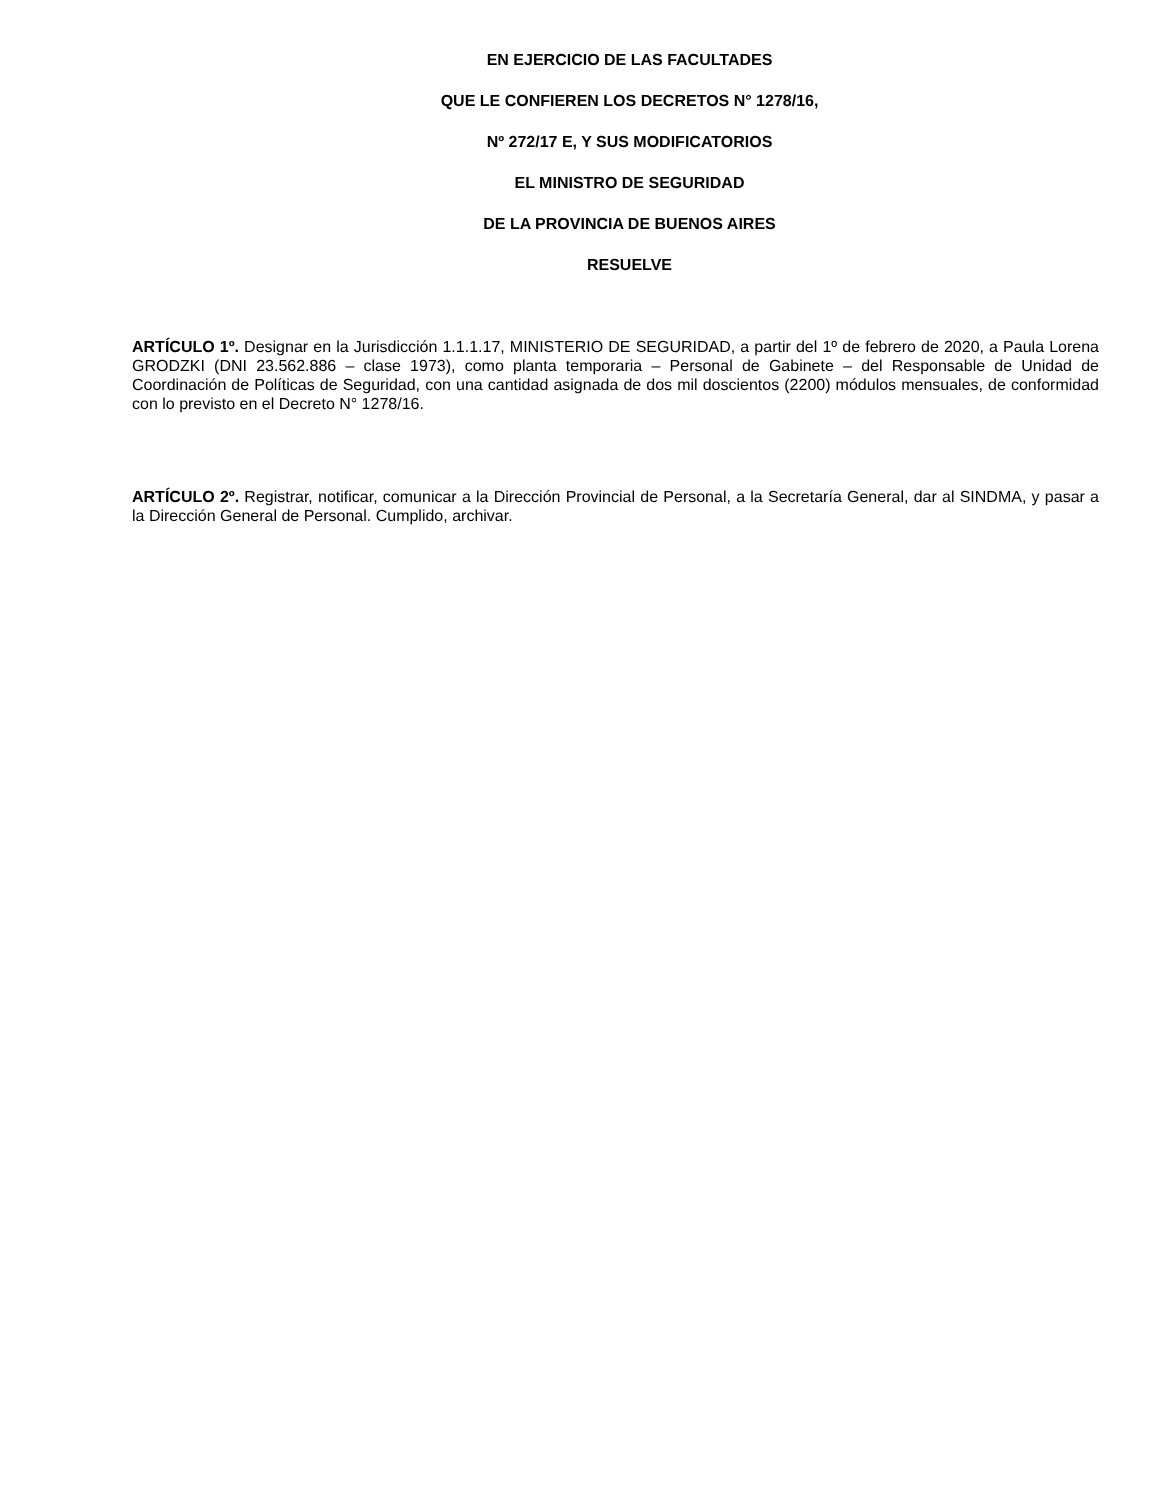EN EJERCICIO DE LAS FACULTADES
QUE LE CONFIEREN LOS DECRETOS N° 1278/16,
Nº 272/17 E, Y SUS MODIFICATORIOS
EL MINISTRO DE SEGURIDAD
DE LA PROVINCIA DE BUENOS AIRES
RESUELVE
ARTÍCULO 1º. Designar en la Jurisdicción 1.1.1.17, MINISTERIO DE SEGURIDAD, a partir del 1º de febrero de 2020, a Paula Lorena GRODZKI (DNI 23.562.886 – clase 1973), como planta temporaria – Personal de Gabinete – del Responsable de Unidad de Coordinación de Políticas de Seguridad, con una cantidad asignada de dos mil doscientos (2200) módulos mensuales, de conformidad con lo previsto en el Decreto N° 1278/16.
ARTÍCULO 2º. Registrar, notificar, comunicar a la Dirección Provincial de Personal, a la Secretaría General, dar al SINDMA, y pasar a la Dirección General de Personal. Cumplido, archivar.